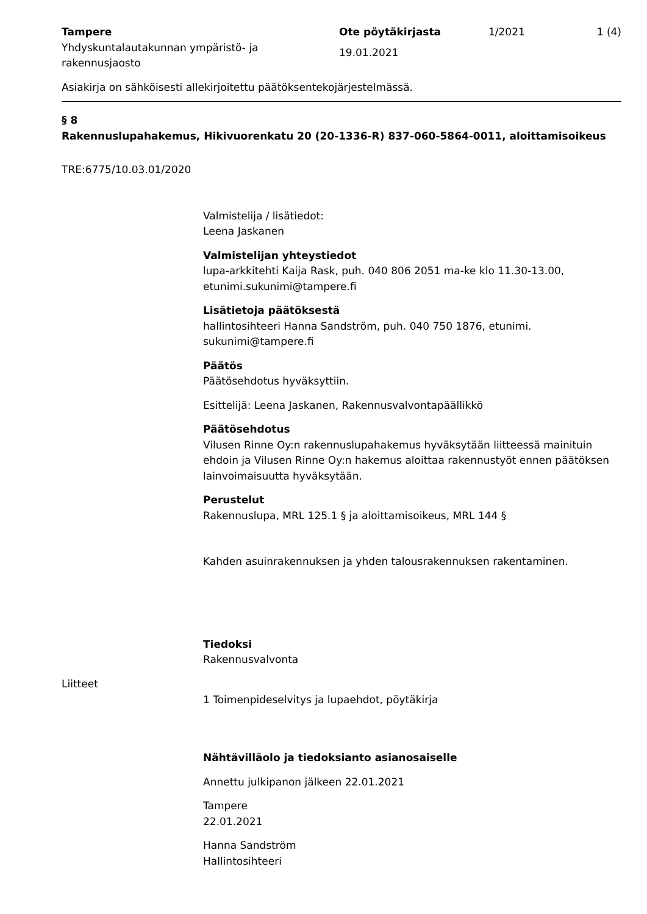Tampere
Yhdyskuntalautakunnan ympäristö- ja rakennusjaosto
Ote pöytäkirjasta
19.01.2021
1/2021 1 (4)
Asiakirja on sähköisesti allekirjoitettu päätöksentekojärjestelmässä.
§ 8
Rakennuslupahakemus, Hikivuorenkatu 20 (20-1336-R) 837-060-5864-0011, aloittamisoikeus
TRE:6775/10.03.01/2020
Valmistelija / lisätiedot:
Leena Jaskanen
Valmistelijan yhteystiedot
lupa-arkkitehti Kaija Rask, puh. 040 806 2051 ma-ke klo 11.30-13.00, etunimi.sukunimi@tampere.fi
Lisätietoja päätöksestä
hallintosihteeri Hanna Sandström, puh. 040 750 1876, etunimi. sukunimi@tampere.fi
Päätös
Päätösehdotus hyväksyttiin.
Esittelijä: Leena Jaskanen, Rakennusvalvontapäällikkö
Päätösehdotus
Vilusen Rinne Oy:n rakennuslupahakemus hyväksytään liitteessä mainituin ehdoin ja Vilusen Rinne Oy:n hakemus aloittaa rakennustyöt ennen päätöksen lainvoimaisuutta hyväksytään.
Perustelut
Rakennuslupa, MRL 125.1 § ja aloittamisoikeus, MRL 144 §
Kahden asuinrakennuksen ja yhden talousrakennuksen rakentaminen.
Tiedoksi
Rakennusvalvonta
Liitteet
1 Toimenpideselvitys ja lupaehdot, pöytäkirja
Nähtävilläolo ja tiedoksianto asianosaiselle
Annettu julkipanon jälkeen 22.01.2021
Tampere
22.01.2021
Hanna Sandström
Hallintosihteeri